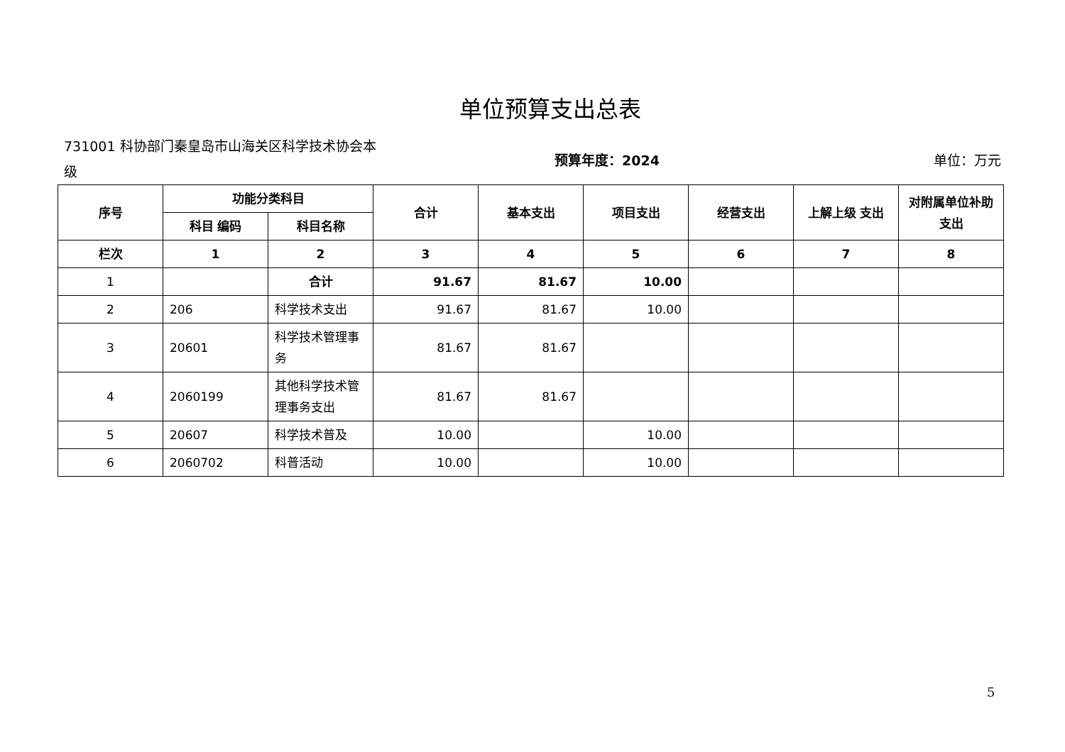单位预算支出总表
731001 科协部门秦皇岛市山海关区科学技术协会本级
预算年度：2024 单位：万元
| 序号 | 功能分类科目 | | 合计 | 基本支出 | 项目支出 | 经营支出 | 上解上级 支出 | 对附属单位补助支出 |
| --- | --- | --- | --- | --- | --- | --- | --- | --- |
| | 科目 编码 | 科目名称 | | | | | | |
| 栏次 | 1 | 2 | 3 | 4 | 5 | 6 | 7 | 8 |
| 1 | | 合计 | 91.67 | 81.67 | 10.00 | | | |
| 2 | 206 | 科学技术支出 | 91.67 | 81.67 | 10.00 | | | |
| 3 | 20601 | 科学技术管理事务 | 81.67 | 81.67 | | | | |
| 4 | 2060199 | 其他科学技术管理事务支出 | 81.67 | 81.67 | | | | |
| 5 | 20607 | 科学技术普及 | 10.00 | | 10.00 | | | |
| 6 | 2060702 | 科普活动 | 10.00 | | 10.00 | | | |
5